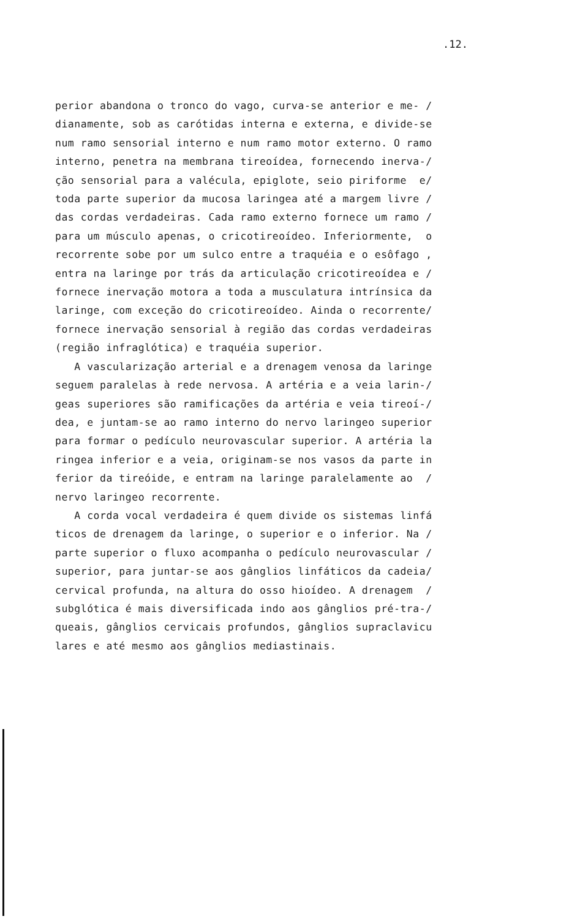.12.
perior abandona o tronco do vago, curva-se anterior e me- / dianamente, sob as carótidas interna e externa, e divide-se num ramo sensorial interno e num ramo motor externo. O ramo interno, penetra na membrana tireoídea, fornecendo inerva-/ ção sensorial para a valécula, epiglote, seio piriforme e/ toda parte superior da mucosa laringea até a margem livre / das cordas verdadeiras. Cada ramo externo fornece um ramo / para um músculo apenas, o cricotireoídeo. Inferiormente, o recorrente sobe por um sulco entre a traquéia e o esôfago , entra na laringe por trás da articulação cricotireoídea e / fornece inervação motora a toda a musculatura intrínsica da laringe, com exceção do cricotireoídeo. Ainda o recorrente/ fornece inervação sensorial à região das cordas verdadeiras (região infraglótica) e traquéia superior. A vascularização arterial e a drenagem venosa da laringe seguem paralelas à rede nervosa. A artéria e a veia larin-/ geas superiores são ramificações da artéria e veia tireoí-/ dea, e juntam-se ao ramo interno do nervo laringeo superior para formar o pedículo neurovascular superior. A artéria la ringea inferior e a veia, originam-se nos vasos da parte in ferior da tireóide, e entram na laringe paralelamente ao / nervo laringeo recorrente. A corda vocal verdadeira é quem divide os sistemas linfá ticos de drenagem da laringe, o superior e o inferior. Na / parte superior o fluxo acompanha o pedículo neurovascular / superior, para juntar-se aos gânglios linfáticos da cadeia/ cervical profunda, na altura do osso hioídeo. A drenagem / subglótica é mais diversificada indo aos gânglios pré-tra-/ queais, gânglios cervicais profundos, gânglios supraclavicu lares e até mesmo aos gânglios mediastinais.